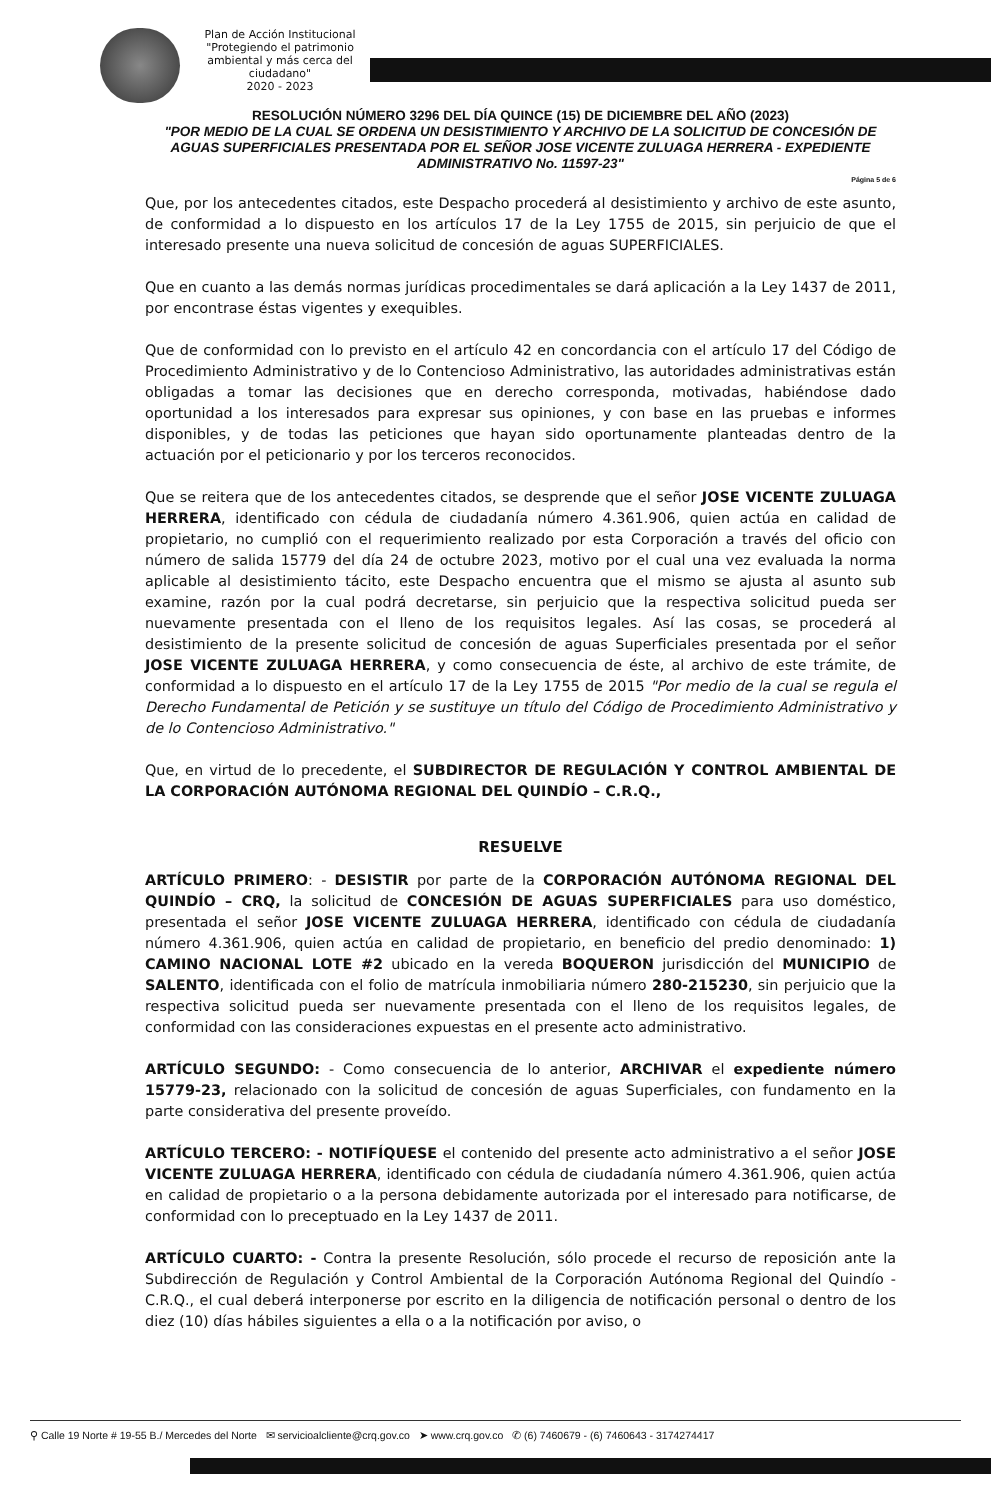Plan de Acción Institucional
"Protegiendo el patrimonio ambiental y más cerca del ciudadano"
2020 - 2023
RESOLUCIÓN NÚMERO 3296 DEL DÍA QUINCE (15) DE DICIEMBRE DEL AÑO (2023)
"POR MEDIO DE LA CUAL SE ORDENA UN DESISTIMIENTO Y ARCHIVO DE LA SOLICITUD DE CONCESIÓN DE AGUAS SUPERFICIALES PRESENTADA POR EL SEÑOR JOSE VICENTE ZULUAGA HERRERA - EXPEDIENTE ADMINISTRATIVO No. 11597-23"
Página 5 de 6
Que, por los antecedentes citados, este Despacho procederá al desistimiento y archivo de este asunto, de conformidad a lo dispuesto en los artículos 17 de la Ley 1755 de 2015, sin perjuicio de que el interesado presente una nueva solicitud de concesión de aguas SUPERFICIALES.
Que en cuanto a las demás normas jurídicas procedimentales se dará aplicación a la Ley 1437 de 2011, por encontrase éstas vigentes y exequibles.
Que de conformidad con lo previsto en el artículo 42 en concordancia con el artículo 17 del Código de Procedimiento Administrativo y de lo Contencioso Administrativo, las autoridades administrativas están obligadas a tomar las decisiones que en derecho corresponda, motivadas, habiéndose dado oportunidad a los interesados para expresar sus opiniones, y con base en las pruebas e informes disponibles, y de todas las peticiones que hayan sido oportunamente planteadas dentro de la actuación por el peticionario y por los terceros reconocidos.
Que se reitera que de los antecedentes citados, se desprende que el señor JOSE VICENTE ZULUAGA HERRERA, identificado con cédula de ciudadanía número 4.361.906, quien actúa en calidad de propietario, no cumplió con el requerimiento realizado por esta Corporación a través del oficio con número de salida 15779 del día 24 de octubre 2023, motivo por el cual una vez evaluada la norma aplicable al desistimiento tácito, este Despacho encuentra que el mismo se ajusta al asunto sub examine, razón por la cual podrá decretarse, sin perjuicio que la respectiva solicitud pueda ser nuevamente presentada con el lleno de los requisitos legales. Así las cosas, se procederá al desistimiento de la presente solicitud de concesión de aguas Superficiales presentada por el señor JOSE VICENTE ZULUAGA HERRERA, y como consecuencia de éste, al archivo de este trámite, de conformidad a lo dispuesto en el artículo 17 de la Ley 1755 de 2015 "Por medio de la cual se regula el Derecho Fundamental de Petición y se sustituye un título del Código de Procedimiento Administrativo y de lo Contencioso Administrativo."
Que, en virtud de lo precedente, el SUBDIRECTOR DE REGULACIÓN Y CONTROL AMBIENTAL DE LA CORPORACIÓN AUTÓNOMA REGIONAL DEL QUINDÍO – C.R.Q.,
RESUELVE
ARTÍCULO PRIMERO: - DESISTIR por parte de la CORPORACIÓN AUTÓNOMA REGIONAL DEL QUINDÍO – CRQ, la solicitud de CONCESIÓN DE AGUAS SUPERFICIALES para uso doméstico, presentada el señor JOSE VICENTE ZULUAGA HERRERA, identificado con cédula de ciudadanía número 4.361.906, quien actúa en calidad de propietario, en beneficio del predio denominado: 1) CAMINO NACIONAL LOTE #2 ubicado en la vereda BOQUERON jurisdicción del MUNICIPIO de SALENTO, identificada con el folio de matrícula inmobiliaria número 280-215230, sin perjuicio que la respectiva solicitud pueda ser nuevamente presentada con el lleno de los requisitos legales, de conformidad con las consideraciones expuestas en el presente acto administrativo.
ARTÍCULO SEGUNDO: - Como consecuencia de lo anterior, ARCHIVAR el expediente número 15779-23, relacionado con la solicitud de concesión de aguas Superficiales, con fundamento en la parte considerativa del presente proveído.
ARTÍCULO TERCERO: - NOTIFÍQUESE el contenido del presente acto administrativo a el señor JOSE VICENTE ZULUAGA HERRERA, identificado con cédula de ciudadanía número 4.361.906, quien actúa en calidad de propietario o a la persona debidamente autorizada por el interesado para notificarse, de conformidad con lo preceptuado en la Ley 1437 de 2011.
ARTÍCULO CUARTO: - Contra la presente Resolución, sólo procede el recurso de reposición ante la Subdirección de Regulación y Control Ambiental de la Corporación Autónoma Regional del Quindío - C.R.Q., el cual deberá interponerse por escrito en la diligencia de notificación personal o dentro de los diez (10) días hábiles siguientes a ella o a la notificación por aviso, o
⚲ Calle 19 Norte # 19-55 B./ Mercedes del Norte ✉ servicioalcliente@crq.gov.co ➤ www.crq.gov.co ✆ (6) 7460679 - (6) 7460643 - 3174274417